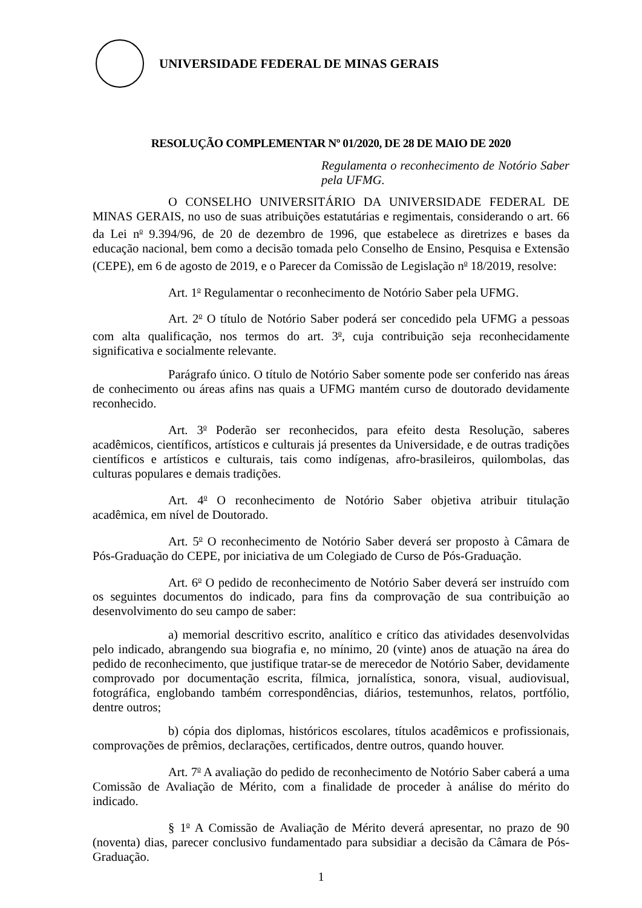UNIVERSIDADE FEDERAL DE MINAS GERAIS
RESOLUÇÃO COMPLEMENTAR Nº 01/2020, DE 28 DE MAIO DE 2020
Regulamenta o reconhecimento de Notório Saber pela UFMG.
O CONSELHO UNIVERSITÁRIO DA UNIVERSIDADE FEDERAL DE MINAS GERAIS, no uso de suas atribuições estatutárias e regimentais, considerando o art. 66 da Lei n<sup>o</sup> 9.394/96, de 20 de dezembro de 1996, que estabelece as diretrizes e bases da educação nacional, bem como a decisão tomada pelo Conselho de Ensino, Pesquisa e Extensão (CEPE), em 6 de agosto de 2019, e o Parecer da Comissão de Legislação n<sup>o</sup> 18/2019, resolve:
Art. 1<sup>o</sup> Regulamentar o reconhecimento de Notório Saber pela UFMG.
Art. 2<sup>o</sup> O título de Notório Saber poderá ser concedido pela UFMG a pessoas com alta qualificação, nos termos do art. 3<sup>o</sup>, cuja contribuição seja reconhecidamente significativa e socialmente relevante.
Parágrafo único. O título de Notório Saber somente pode ser conferido nas áreas de conhecimento ou áreas afins nas quais a UFMG mantém curso de doutorado devidamente reconhecido.
Art. 3<sup>o</sup> Poderão ser reconhecidos, para efeito desta Resolução, saberes acadêmicos, científicos, artísticos e culturais já presentes da Universidade, e de outras tradições científicos e artísticos e culturais, tais como indígenas, afro-brasileiros, quilombolas, das culturas populares e demais tradições.
Art. 4<sup>o</sup> O reconhecimento de Notório Saber objetiva atribuir titulação acadêmica, em nível de Doutorado.
Art. 5<sup>o</sup> O reconhecimento de Notório Saber deverá ser proposto à Câmara de Pós-Graduação do CEPE, por iniciativa de um Colegiado de Curso de Pós-Graduação.
Art. 6<sup>o</sup> O pedido de reconhecimento de Notório Saber deverá ser instruído com os seguintes documentos do indicado, para fins da comprovação de sua contribuição ao desenvolvimento do seu campo de saber:
a) memorial descritivo escrito, analítico e crítico das atividades desenvolvidas pelo indicado, abrangendo sua biografia e, no mínimo, 20 (vinte) anos de atuação na área do pedido de reconhecimento, que justifique tratar-se de merecedor de Notório Saber, devidamente comprovado por documentação escrita, fílmica, jornalística, sonora, visual, audiovisual, fotográfica, englobando também correspondências, diários, testemunhos, relatos, portfólio, dentre outros;
b) cópia dos diplomas, históricos escolares, títulos acadêmicos e profissionais, comprovações de prêmios, declarações, certificados, dentre outros, quando houver.
Art. 7<sup>o</sup> A avaliação do pedido de reconhecimento de Notório Saber caberá a uma Comissão de Avaliação de Mérito, com a finalidade de proceder à análise do mérito do indicado.
§ 1<sup>o</sup> A Comissão de Avaliação de Mérito deverá apresentar, no prazo de 90 (noventa) dias, parecer conclusivo fundamentado para subsidiar a decisão da Câmara de Pós-Graduação.
1